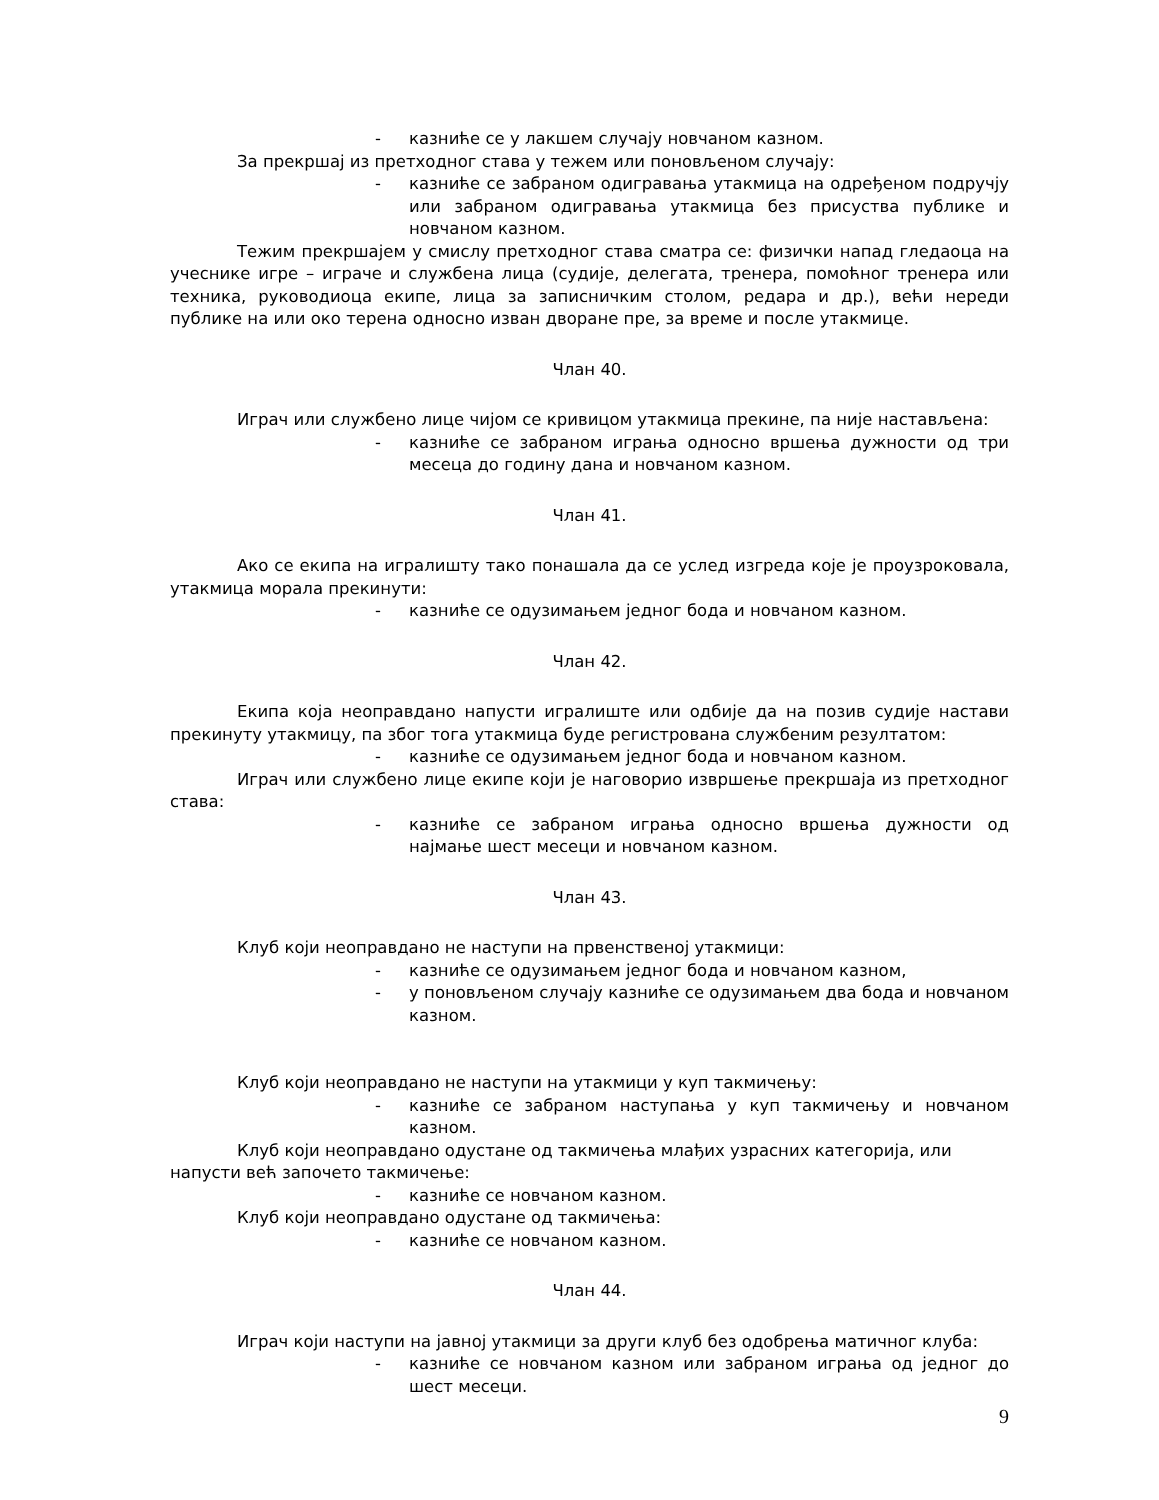- казниће се у лакшем случају новчаном казном.
За прекршај из претходног става у тежем или поновљеном случају:
- казниће се забраном одигравања утакмица на одређеном подручју или забраном одигравања утакмица без присуства публике и новчаном казном.
Тежим прекршајем у смислу претходног става сматра се: физички напад гледаоца на учеснике игре – играче и службена лица (судије, делегата, тренера, помоћног тренера или техника, руководиоца екипе, лица за записничким столом, редара и др.), већи нереди публике на или око терена односно изван дворане пре, за време и после утакмице.
Члан 40.
Играч или службено лице чијом се кривицом утакмица прекине, па није настављена:
- казниће се забраном играња односно вршења дужности од три месеца до годину дана и новчаном казном.
Члан 41.
Ако се екипа на игралишту тако понашала да се услед изгреда које је проузроковала, утакмица морала прекинути:
- казниће се одузимањем једног бода и новчаном казном.
Члан 42.
Екипа која неоправдано напусти игралиште или одбије да на позив судије настави прекинуту утакмицу, па због тога утакмица буде регистрована службеним резултатом:
- казниће се одузимањем једног бода и новчаном казном.
Играч или службено лице екипе који је наговорио извршење прекршаја из претходног става:
- казниће се забраном играња односно вршења дужности од најмање шест месеци и новчаном казном.
Члан 43.
Клуб који неоправдано не наступи на првенственој утакмици:
- казниће се одузимањем једног бода и новчаном казном,
- у поновљеном случају казниће се одузимањем два бода и новчаном казном.
Клуб који неоправдано не наступи на утакмици у куп такмичењу:
- казниће се забраном наступања у куп такмичењу и новчаном казном.
Клуб који неоправдано одустане од такмичења млађих узрасних категорија, или
напусти већ започето такмичење:
- казниће се новчаном казном.
Клуб који неоправдано одустане од такмичења:
- казниће се новчаном казном.
Члан 44.
Играч који наступи на јавној утакмици за други клуб без одобрења матичног клуба:
- казниће се новчаном казном или забраном играња од једног до шест месеци.
9